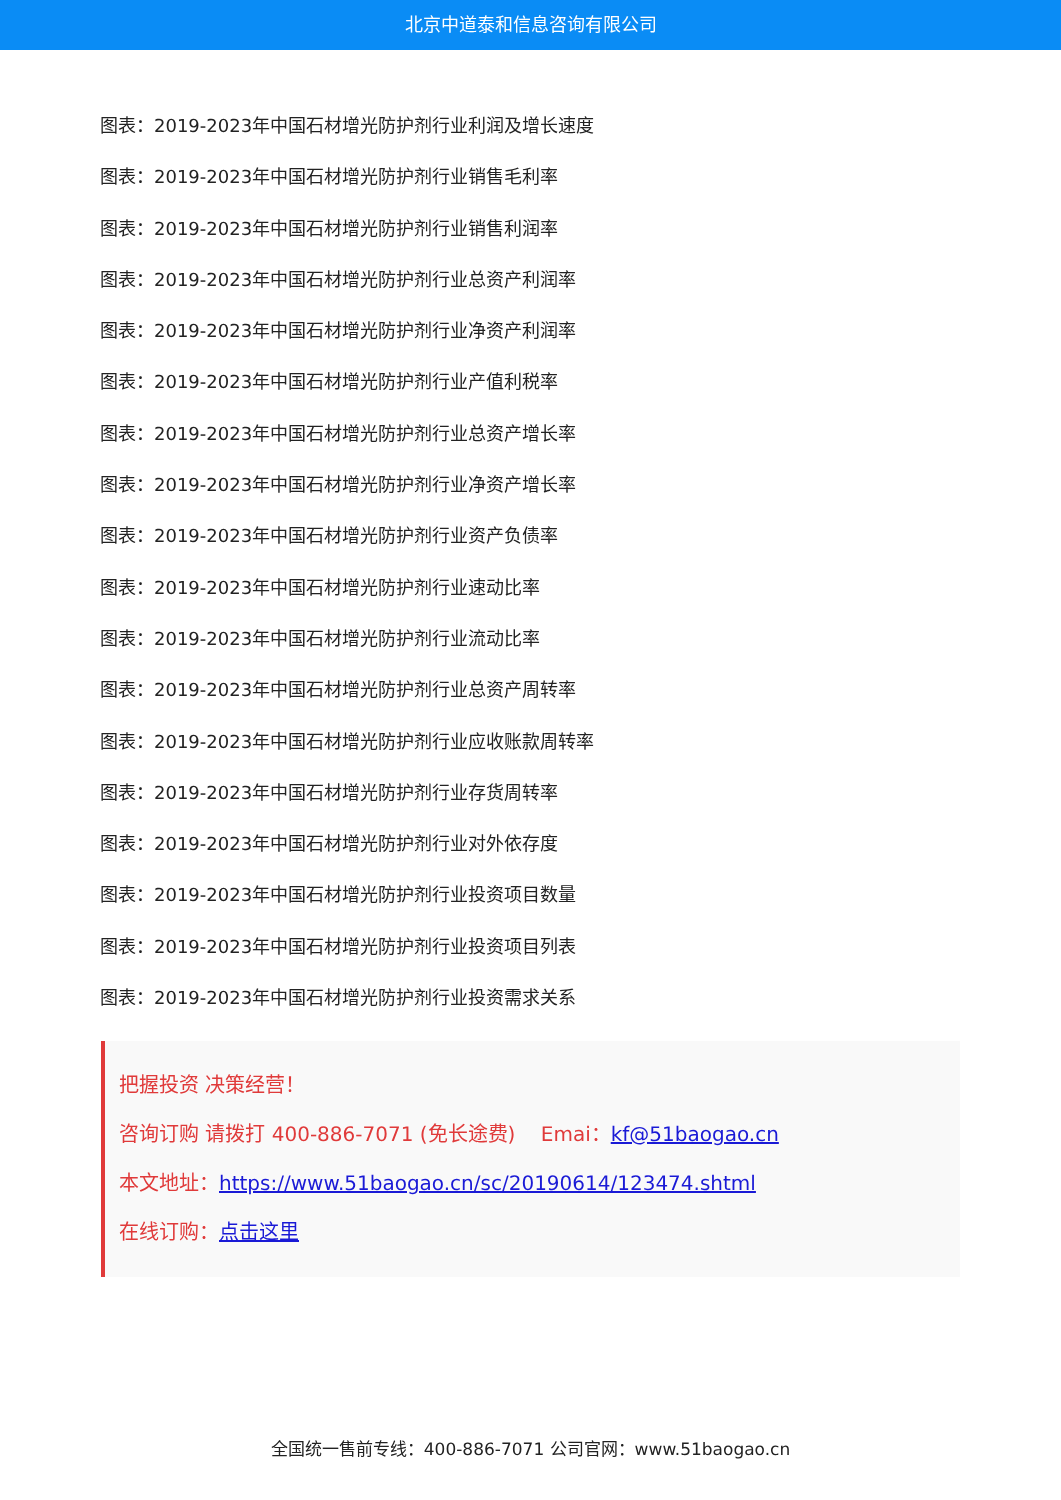北京中道泰和信息咨询有限公司
图表：2019-2023年中国石材增光防护剂行业利润及增长速度
图表：2019-2023年中国石材增光防护剂行业销售毛利率
图表：2019-2023年中国石材增光防护剂行业销售利润率
图表：2019-2023年中国石材增光防护剂行业总资产利润率
图表：2019-2023年中国石材增光防护剂行业净资产利润率
图表：2019-2023年中国石材增光防护剂行业产值利税率
图表：2019-2023年中国石材增光防护剂行业总资产增长率
图表：2019-2023年中国石材增光防护剂行业净资产增长率
图表：2019-2023年中国石材增光防护剂行业资产负债率
图表：2019-2023年中国石材增光防护剂行业速动比率
图表：2019-2023年中国石材增光防护剂行业流动比率
图表：2019-2023年中国石材增光防护剂行业总资产周转率
图表：2019-2023年中国石材增光防护剂行业应收账款周转率
图表：2019-2023年中国石材增光防护剂行业存货周转率
图表：2019-2023年中国石材增光防护剂行业对外依存度
图表：2019-2023年中国石材增光防护剂行业投资项目数量
图表：2019-2023年中国石材增光防护剂行业投资项目列表
图表：2019-2023年中国石材增光防护剂行业投资需求关系
把握投资 决策经营！
咨询订购 请拨打 400-886-7071 (免长途费) Emai：kf@51baogao.cn
本文地址：https://www.51baogao.cn/sc/20190614/123474.shtml
在线订购：点击这里
全国统一售前专线：400-886-7071 公司官网：www.51baogao.cn